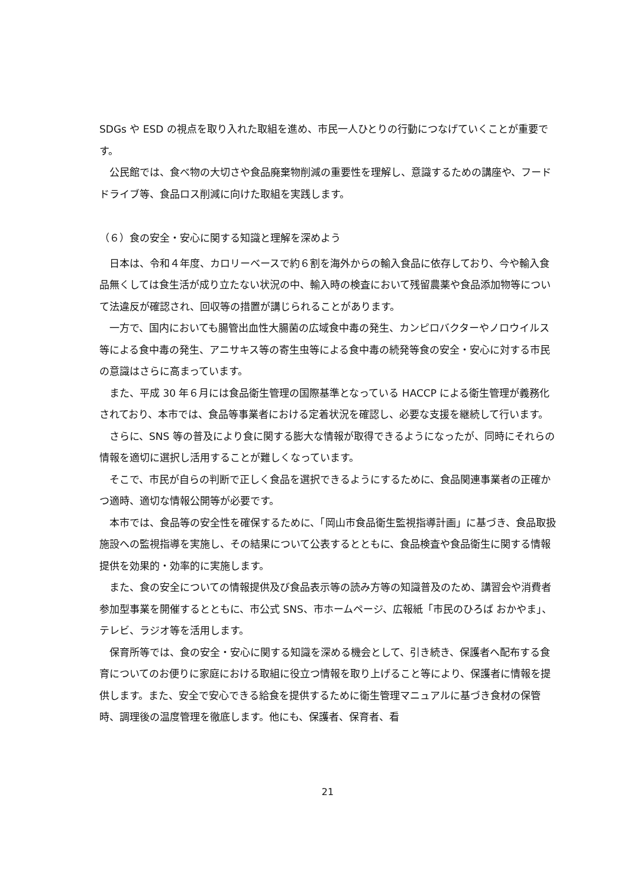SDGs や ESD の視点を取り入れた取組を進め、市民一人ひとりの行動につなげていくことが重要です。
公民館では、食べ物の大切さや食品廃棄物削減の重要性を理解し、意識するための講座や、フードドライブ等、食品ロス削減に向けた取組を実践します。
（６）食の安全・安心に関する知識と理解を深めよう
日本は、令和４年度、カロリーベースで約６割を海外からの輸入食品に依存しており、今や輸入食品無くしては食生活が成り立たない状況の中、輸入時の検査において残留農薬や食品添加物等について法違反が確認され、回収等の措置が講じられることがあります。
一方で、国内においても腸管出血性大腸菌の広域食中毒の発生、カンピロバクターやノロウイルス等による食中毒の発生、アニサキス等の寄生虫等による食中毒の続発等食の安全・安心に対する市民の意識はさらに高まっています。
また、平成 30 年６月には食品衛生管理の国際基準となっている HACCP による衛生管理が義務化されており、本市では、食品等事業者における定着状況を確認し、必要な支援を継続して行います。
さらに、SNS 等の普及により食に関する膨大な情報が取得できるようになったが、同時にそれらの情報を適切に選択し活用することが難しくなっています。
そこで、市民が自らの判断で正しく食品を選択できるようにするために、食品関連事業者の正確かつ適時、適切な情報公開等が必要です。
本市では、食品等の安全性を確保するために、「岡山市食品衛生監視指導計画」に基づき、食品取扱施設への監視指導を実施し、その結果について公表するとともに、食品検査や食品衛生に関する情報提供を効果的・効率的に実施します。
また、食の安全についての情報提供及び食品表示等の読み方等の知識普及のため、講習会や消費者参加型事業を開催するとともに、市公式 SNS、市ホームページ、広報紙「市民のひろば おかやま」、テレビ、ラジオ等を活用します。
保育所等では、食の安全・安心に関する知識を深める機会として、引き続き、保護者へ配布する食育についてのお便りに家庭における取組に役立つ情報を取り上げること等により、保護者に情報を提供します。また、安全で安心できる給食を提供するために衛生管理マニュアルに基づき食材の保管時、調理後の温度管理を徹底します。他にも、保護者、保育者、看
21